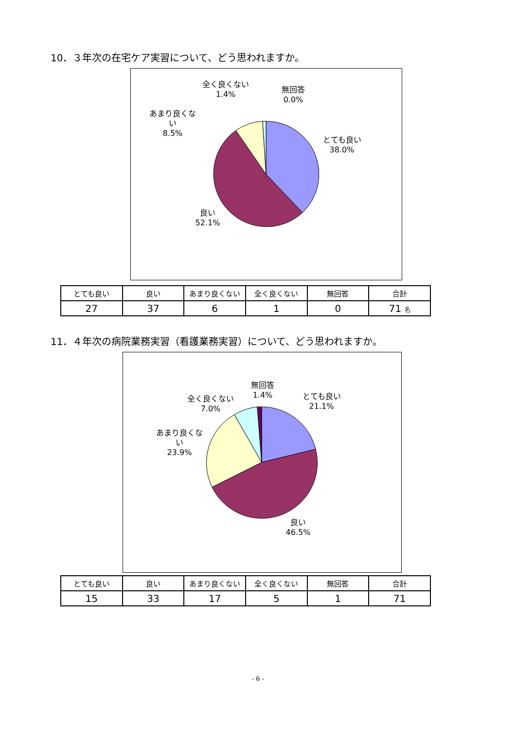10．３年次の在宅ケア実習について、どう思われますか。
全く良くない
1.4%
無回答
0.0%
あまり良くな
い
8.5%
とても良い
38.0%
良い
52.1%
| とても良い | 良い | あまり良くない | 全く良くない | 無回答 | 合計 |
| --- | --- | --- | --- | --- | --- |
| 27 | 37 | 6 | 1 | 0 | 71 名 |
11．４年次の病院業務実習（看護業務実習）について、どう思われますか。
無回答
1.4%
全く良くない
7.0%
とても良い
21.1%
あまり良くな
い
23.9%
良い
46.5%
| とても良い | 良い | あまり良くない | 全く良くない | 無回答 | 合計 |
| --- | --- | --- | --- | --- | --- |
| 15 | 33 | 17 | 5 | 1 | 71 |
- 6 -